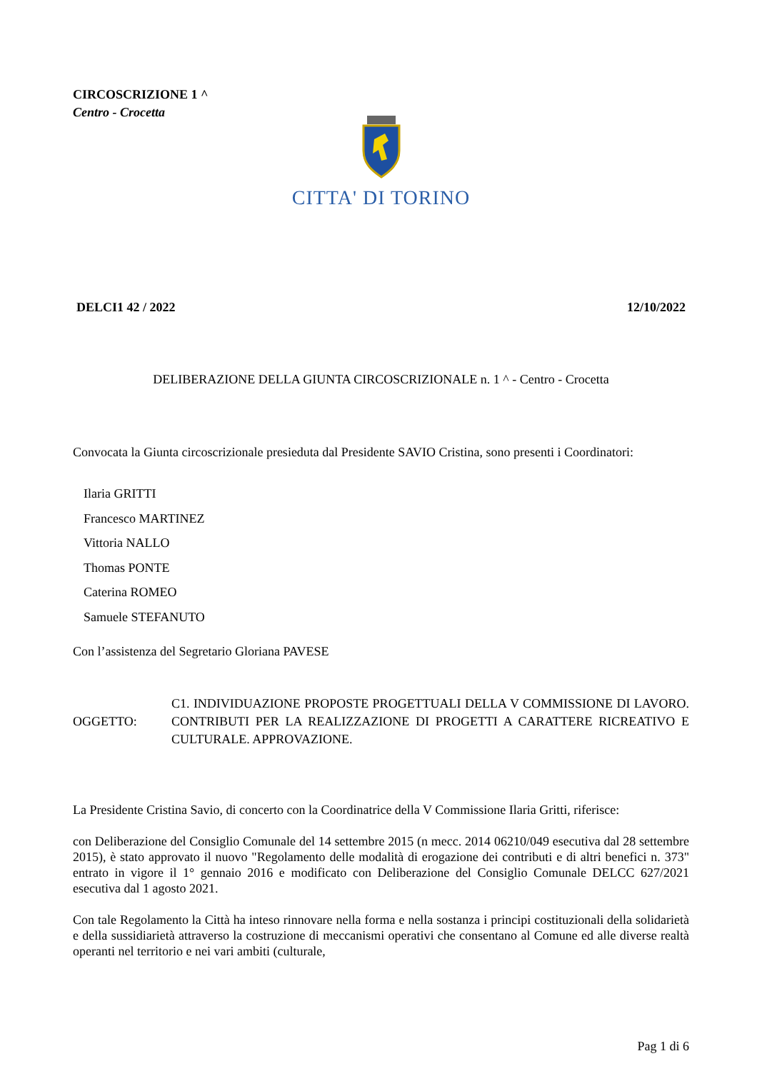CIRCOSCRIZIONE 1 ^
Centro - Crocetta
CITTA' DI TORINO
DELCI1 42 / 2022 12/10/2022
DELIBERAZIONE DELLA GIUNTA CIRCOSCRIZIONALE n. 1 ^ - Centro - Crocetta
Convocata la Giunta circoscrizionale presieduta dal Presidente SAVIO Cristina, sono presenti i Coordinatori:
Ilaria GRITTI
Francesco MARTINEZ
Vittoria NALLO
Thomas PONTE
Caterina ROMEO
Samuele STEFANUTO
Con l’assistenza del Segretario Gloriana PAVESE
OGGETTO:
C1. INDIVIDUAZIONE PROPOSTE PROGETTUALI DELLA V COMMISSIONE DI LAVORO. CONTRIBUTI PER LA REALIZZAZIONE DI PROGETTI A CARATTERE RICREATIVO E CULTURALE. APPROVAZIONE.
La Presidente Cristina Savio, di concerto con la Coordinatrice della V Commissione Ilaria Gritti, riferisce:
con Deliberazione del Consiglio Comunale del 14 settembre 2015 (n mecc. 2014 06210/049 esecutiva dal 28 settembre 2015), è stato approvato il nuovo "Regolamento delle modalità di erogazione dei contributi e di altri benefici n. 373" entrato in vigore il 1° gennaio 2016 e modificato con Deliberazione del Consiglio Comunale DELCC 627/2021 esecutiva dal 1 agosto 2021.
Con tale Regolamento la Città ha inteso rinnovare nella forma e nella sostanza i principi costituzionali della solidarietà e della sussidiarietà attraverso la costruzione di meccanismi operativi che consentano al Comune ed alle diverse realtà operanti nel territorio e nei vari ambiti (culturale,
Pag 1 di 6